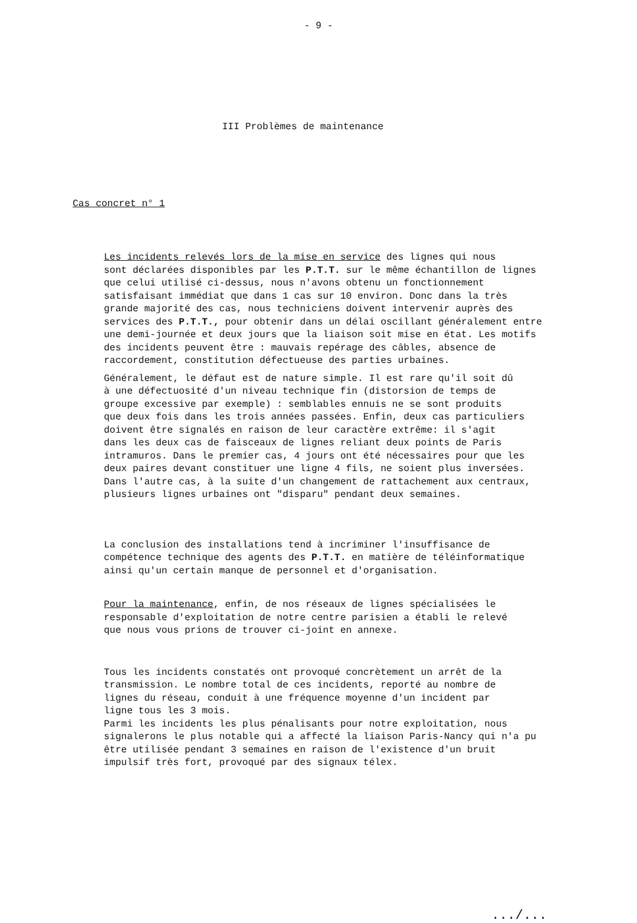- 9 -
III Problèmes de maintenance
Cas concret n° 1
Les incidents relevés lors de la mise en service des lignes qui nous
sont déclarées disponibles par les P.T.T. sur le même échantillon de lignes
que celui utilisé ci-dessus, nous n'avons obtenu un fonctionnement
satisfaisant immédiat que dans 1 cas sur 10 environ. Donc dans la très
grande majorité des cas, nous techniciens doivent intervenir auprès des
services des P.T.T., pour obtenir dans un délai oscillant généralement entre
une demi-journée et deux jours que la liaison soit mise en état. Les motifs
des incidents peuvent être : mauvais repérage des câbles, absence de
raccordement, constitution défectueuse des parties urbaines.
Généralement, le défaut est de nature simple. Il est rare qu'il soit dû
à une défectuosité d'un niveau technique fin (distorsion de temps de
groupe excessive par exemple) : semblables ennuis ne se sont produits
que deux fois dans les trois années passées. Enfin, deux cas particuliers
doivent être signalés en raison de leur caractère extrême: il s'agit
dans les deux cas de faisceaux de lignes reliant deux points de Paris
intramuros. Dans le premier cas, 4 jours ont été nécessaires pour que les
deux paires devant constituer une ligne 4 fils, ne soient plus inversées.
Dans l'autre cas, à la suite d'un changement de rattachement aux centraux,
plusieurs lignes urbaines ont "disparu" pendant deux semaines.
La conclusion des installations tend à incriminer l'insuffisance de
compétence technique des agents des P.T.T. en matière de téléinformatique
ainsi qu'un certain manque de personnel et d'organisation.
Pour la maintenance, enfin, de nos réseaux de lignes spécialisées le
responsable d'exploitation de notre centre parisien a établi le relevé
que nous vous prions de trouver ci-joint en annexe.
Tous les incidents constatés ont provoqué concrètement un arrêt de la
transmission. Le nombre total de ces incidents, reporté au nombre de
lignes du réseau, conduit à une fréquence moyenne d'un incident par
ligne tous les 3 mois.
Parmi les incidents les plus pénalisants pour notre exploitation, nous
signalerons le plus notable qui a affecté la liaison Paris-Nancy qui n'a pu
être utilisée pendant 3 semaines en raison de l'existence d'un bruit
impulsif très fort, provoqué par des signaux télex.
.../...